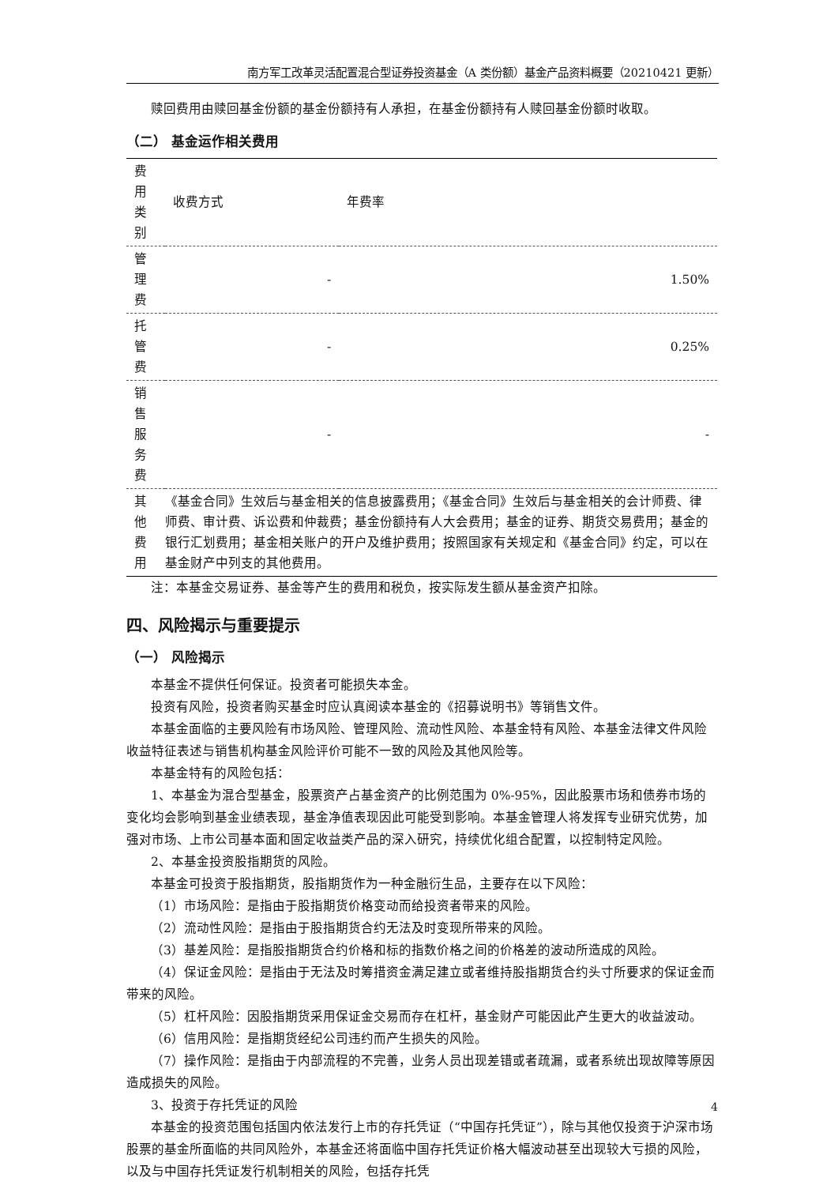南方军工改革灵活配置混合型证券投资基金（A 类份额）基金产品资料概要（20210421 更新）
赎回费用由赎回基金份额的基金份额持有人承担，在基金份额持有人赎回基金份额时收取。
（二） 基金运作相关费用
| 费用类别 | 收费方式 | 年费率 |
| --- | --- | --- |
| 管理费 | - | 1.50% |
| 托管费 | - | 0.25% |
| 销售服务费 | - | - |
| 其他费用 | 《基金合同》生效后与基金相关的信息披露费用；《基金合同》生效后与基金相关的会计师费、律师费、审计费、诉讼费和仲裁费；基金份额持有人大会费用；基金的证券、期货交易费用；基金的银行汇划费用；基金相关账户的开户及维护费用；按照国家有关规定和《基金合同》约定，可以在基金财产中列支的其他费用。 | |
注：本基金交易证券、基金等产生的费用和税负，按实际发生额从基金资产扣除。
四、风险揭示与重要提示
（一） 风险揭示
本基金不提供任何保证。投资者可能损失本金。
投资有风险，投资者购买基金时应认真阅读本基金的《招募说明书》等销售文件。
本基金面临的主要风险有市场风险、管理风险、流动性风险、本基金特有风险、本基金法律文件风险收益特征表述与销售机构基金风险评价可能不一致的风险及其他风险等。
本基金特有的风险包括：
1、本基金为混合型基金，股票资产占基金资产的比例范围为 0%-95%，因此股票市场和债券市场的变化均会影响到基金业绩表现，基金净值表现因此可能受到影响。本基金管理人将发挥专业研究优势，加强对市场、上市公司基本面和固定收益类产品的深入研究，持续优化组合配置，以控制特定风险。
2、本基金投资股指期货的风险。
本基金可投资于股指期货，股指期货作为一种金融衍生品，主要存在以下风险：
（1）市场风险：是指由于股指期货价格变动而给投资者带来的风险。
（2）流动性风险：是指由于股指期货合约无法及时变现所带来的风险。
（3）基差风险：是指股指期货合约价格和标的指数价格之间的价格差的波动所造成的风险。
（4）保证金风险：是指由于无法及时筹措资金满足建立或者维持股指期货合约头寸所要求的保证金而带来的风险。
（5）杠杆风险：因股指期货采用保证金交易而存在杠杆，基金财产可能因此产生更大的收益波动。
（6）信用风险：是指期货经纪公司违约而产生损失的风险。
（7）操作风险：是指由于内部流程的不完善，业务人员出现差错或者疏漏，或者系统出现故障等原因造成损失的风险。
3、投资于存托凭证的风险
本基金的投资范围包括国内依法发行上市的存托凭证（“中国存托凭证”），除与其他仅投资于沪深市场股票的基金所面临的共同风险外，本基金还将面临中国存托凭证价格大幅波动甚至出现较大亏损的风险，以及与中国存托凭证发行机制相关的风险，包括存托凭
4